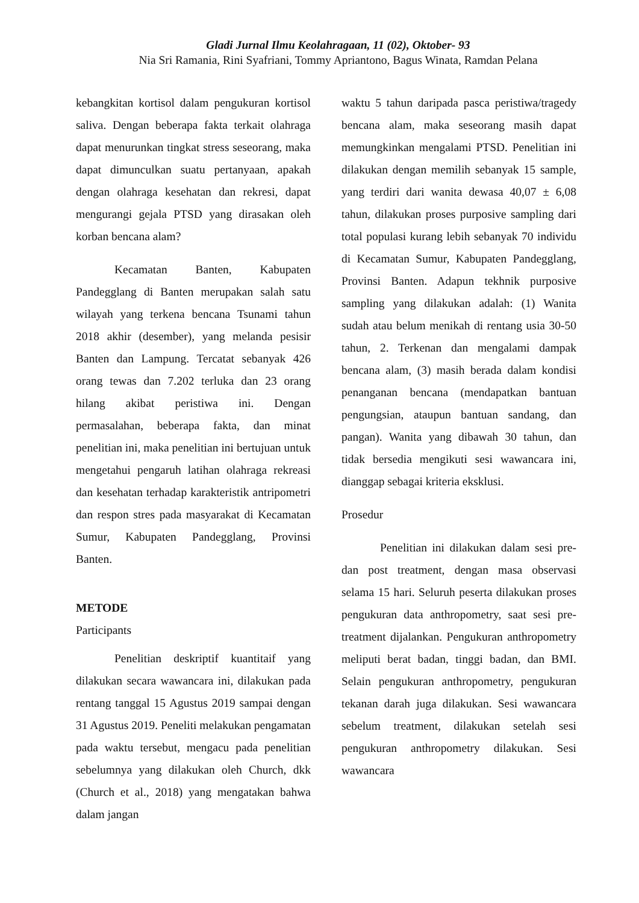Gladi Jurnal Ilmu Keolahragaan, 11 (02), Oktober- 93
Nia Sri Ramania, Rini Syafriani, Tommy Apriantono, Bagus Winata, Ramdan Pelana
kebangkitan kortisol dalam pengukuran kortisol saliva. Dengan beberapa fakta terkait olahraga dapat menurunkan tingkat stress seseorang, maka dapat dimunculkan suatu pertanyaan, apakah dengan olahraga kesehatan dan rekresi, dapat mengurangi gejala PTSD yang dirasakan oleh korban bencana alam?
Kecamatan Banten, Kabupaten Pandegglang di Banten merupakan salah satu wilayah yang terkena bencana Tsunami tahun 2018 akhir (desember), yang melanda pesisir Banten dan Lampung. Tercatat sebanyak 426 orang tewas dan 7.202 terluka dan 23 orang hilang akibat peristiwa ini. Dengan permasalahan, beberapa fakta, dan minat penelitian ini, maka penelitian ini bertujuan untuk mengetahui pengaruh latihan olahraga rekreasi dan kesehatan terhadap karakteristik antripometri dan respon stres pada masyarakat di Kecamatan Sumur, Kabupaten Pandegglang, Provinsi Banten.
METODE
Participants
Penelitian deskriptif kuantitaif yang dilakukan secara wawancara ini, dilakukan pada rentang tanggal 15 Agustus 2019 sampai dengan 31 Agustus 2019. Peneliti melakukan pengamatan pada waktu tersebut, mengacu pada penelitian sebelumnya yang dilakukan oleh Church, dkk (Church et al., 2018) yang mengatakan bahwa dalam jangan
waktu 5 tahun daripada pasca peristiwa/tragedy bencana alam, maka seseorang masih dapat memungkinkan mengalami PTSD. Penelitian ini dilakukan dengan memilih sebanyak 15 sample, yang terdiri dari wanita dewasa 40,07 ± 6,08 tahun, dilakukan proses purposive sampling dari total populasi kurang lebih sebanyak 70 individu di Kecamatan Sumur, Kabupaten Pandegglang, Provinsi Banten. Adapun tekhnik purposive sampling yang dilakukan adalah: (1) Wanita sudah atau belum menikah di rentang usia 30-50 tahun, 2. Terkenan dan mengalami dampak bencana alam, (3) masih berada dalam kondisi penanganan bencana (mendapatkan bantuan pengungsian, ataupun bantuan sandang, dan pangan). Wanita yang dibawah 30 tahun, dan tidak bersedia mengikuti sesi wawancara ini, dianggap sebagai kriteria eksklusi.
Prosedur
Penelitian ini dilakukan dalam sesi pre-dan post treatment, dengan masa observasi selama 15 hari. Seluruh peserta dilakukan proses pengukuran data anthropometry, saat sesi pre-treatment dijalankan. Pengukuran anthropometry meliputi berat badan, tinggi badan, dan BMI. Selain pengukuran anthropometry, pengukuran tekanan darah juga dilakukan. Sesi wawancara sebelum treatment, dilakukan setelah sesi pengukuran anthropometry dilakukan. Sesi wawancara